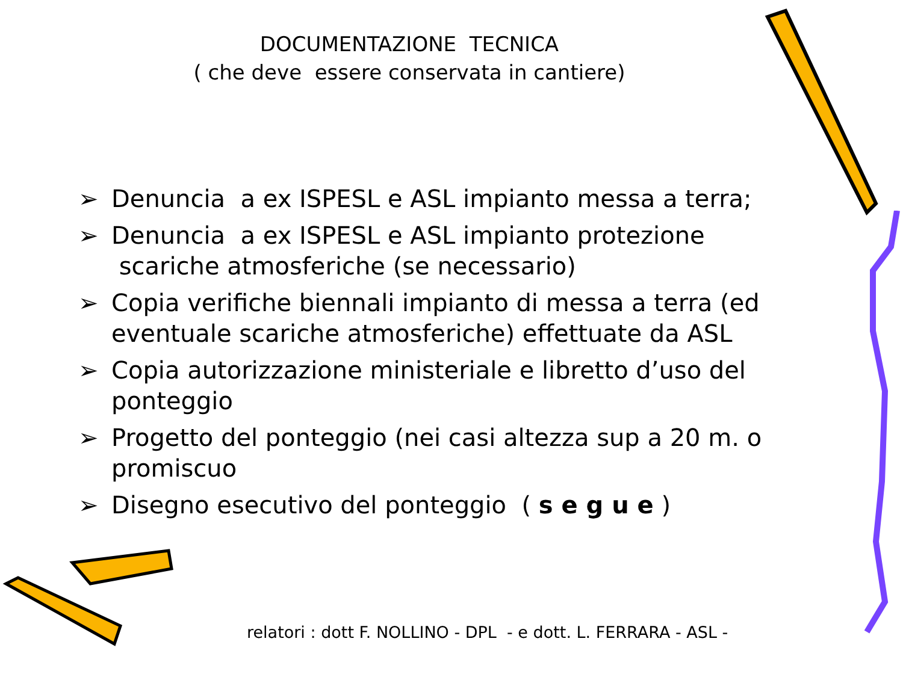DOCUMENTAZIONE TECNICA
( che deve essere conservata in cantiere)
➢ Denuncia a ex ISPESL e ASL impianto messa a terra;
➢ Denuncia a ex ISPESL e ASL impianto protezione scariche atmosferiche (se necessario)
➢ Copia verifiche biennali impianto di messa a terra (ed eventuale scariche atmosferiche) effettuate da ASL
➢ Copia autorizzazione ministeriale e libretto d’uso del ponteggio
➢ Progetto del ponteggio (nei casi altezza sup a 20 m. o promiscuo
➢ Disegno esecutivo del ponteggio ( s e g u e )
relatori : dott F. NOLLINO - DPL - e dott. L. FERRARA - ASL -